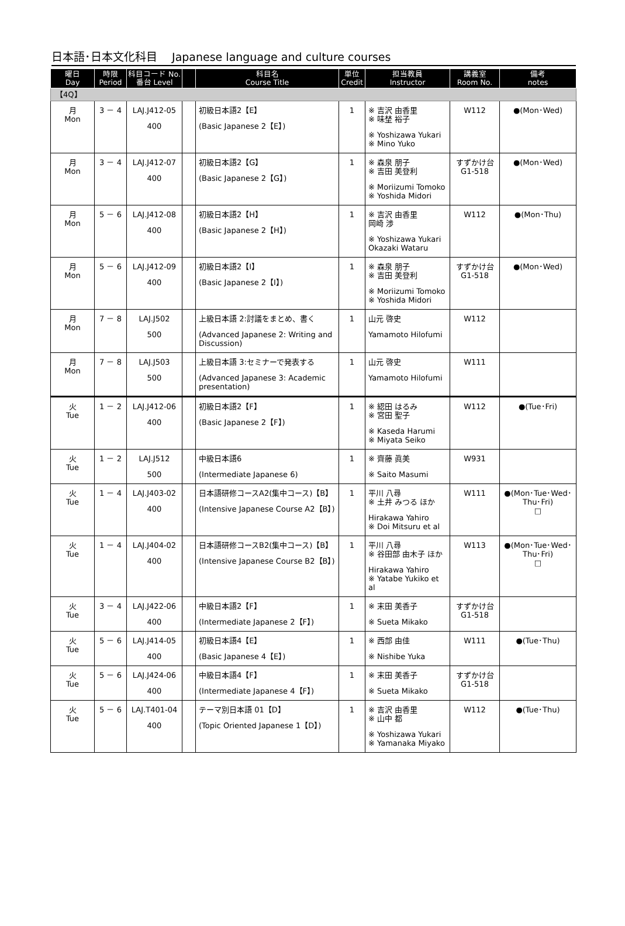日本語･日本文化科目　 Japanese language and culture courses
| 曜日 Day | 時限 Period | 科目コード No. 番台 Level | | 科目名 Course Title | 単位 Credit | 担当教員 Instructor | 講義室 Room No. | 備考 notes |
| --- | --- | --- | --- | --- | --- | --- | --- | --- |
| 【4Q】 | | | | | | | | |
| 月 Mon | 3 － 4 | LAJ.J412-05 400 | | 初級日本語2【E】 (Basic Japanese 2【E】) | 1 | ※ 吉沢 由香里 ※ 味埜 裕子 ※ Yoshizawa Yukari ※ Mino Yuko | W112 | ●(Mon･Wed) |
| 月 Mon | 3 － 4 | LAJ.J412-07 400 | | 初級日本語2【G】 (Basic Japanese 2【G】) | 1 | ※ 森泉 朋子 ※ 吉田 美登利 ※ Moriizumi Tomoko ※ Yoshida Midori | すずかけ台 G1-518 | ●(Mon･Wed) |
| 月 Mon | 5 － 6 | LAJ.J412-08 400 | | 初級日本語2【H】 (Basic Japanese 2【H】) | 1 | ※ 吉沢 由香里 岡崎 渉 ※ Yoshizawa Yukari Okazaki Wataru | W112 | ●(Mon･Thu) |
| 月 Mon | 5 － 6 | LAJ.J412-09 400 | | 初級日本語2【I】 (Basic Japanese 2【I】) | 1 | ※ 森泉 朋子 ※ 吉田 美登利 ※ Moriizumi Tomoko ※ Yoshida Midori | すずかけ台 G1-518 | ●(Mon･Wed) |
| 月 Mon | 7 － 8 | LAJ.J502 500 | | 上級日本語 2:討議をまとめ、書く (Advanced Japanese 2: Writing and Discussion) | 1 | 山元 啓史 Yamamoto Hilofumi | W112 | |
| 月 Mon | 7 － 8 | LAJ.J503 500 | | 上級日本語 3:セミナーで発表する (Advanced Japanese 3: Academic presentation) | 1 | 山元 啓史 Yamamoto Hilofumi | W111 | |
| 火 Tue | 1 － 2 | LAJ.J412-06 400 | | 初級日本語2【F】 (Basic Japanese 2【F】) | 1 | ※ 綛田 はるみ ※ 宮田 聖子 ※ Kaseda Harumi ※ Miyata Seiko | W112 | ●(Tue･Fri) |
| 火 Tue | 1 － 2 | LAJ.J512 500 | | 中級日本語6 (Intermediate Japanese 6) | 1 | ※ 齊藤 眞美 ※ Saito Masumi | W931 | |
| 火 Tue | 1 － 4 | LAJ.J403-02 400 | | 日本語研修コースA2(集中コース)【B】 (Intensive Japanese Course A2【B】) | 1 | 平川 八尋 ※ 土井 みつる ほか Hirakawa Yahiro ※ Doi Mitsuru et al | W111 | ●(Mon･Tue･Wed･Thu･Fri) □ |
| 火 Tue | 1 － 4 | LAJ.J404-02 400 | | 日本語研修コースB2(集中コース)【B】 (Intensive Japanese Course B2【B】) | 1 | 平川 八尋 ※ 谷田部 由木子 ほか Hirakawa Yahiro ※ Yatabe Yukiko et al | W113 | ●(Mon･Tue･Wed･Thu･Fri) □ |
| 火 Tue | 3 － 4 | LAJ.J422-06 400 | | 中級日本語2【F】 (Intermediate Japanese 2【F】) | 1 | ※ 末田 美香子 ※ Sueta Mikako | すずかけ台 G1-518 | |
| 火 Tue | 5 － 6 | LAJ.J414-05 400 | | 初級日本語4【E】 (Basic Japanese 4【E】) | 1 | ※ 西部 由佳 ※ Nishibe Yuka | W111 | ●(Tue･Thu) |
| 火 Tue | 5 － 6 | LAJ.J424-06 400 | | 中級日本語4【F】 (Intermediate Japanese 4【F】) | 1 | ※ 末田 美香子 ※ Sueta Mikako | すずかけ台 G1-518 | |
| 火 Tue | 5 － 6 | LAJ.T401-04 400 | | テーマ別日本語 01【D】 (Topic Oriented Japanese 1【D】) | 1 | ※ 吉沢 由香里 ※ 山中 都 ※ Yoshizawa Yukari ※ Yamanaka Miyako | W112 | ●(Tue･Thu) |